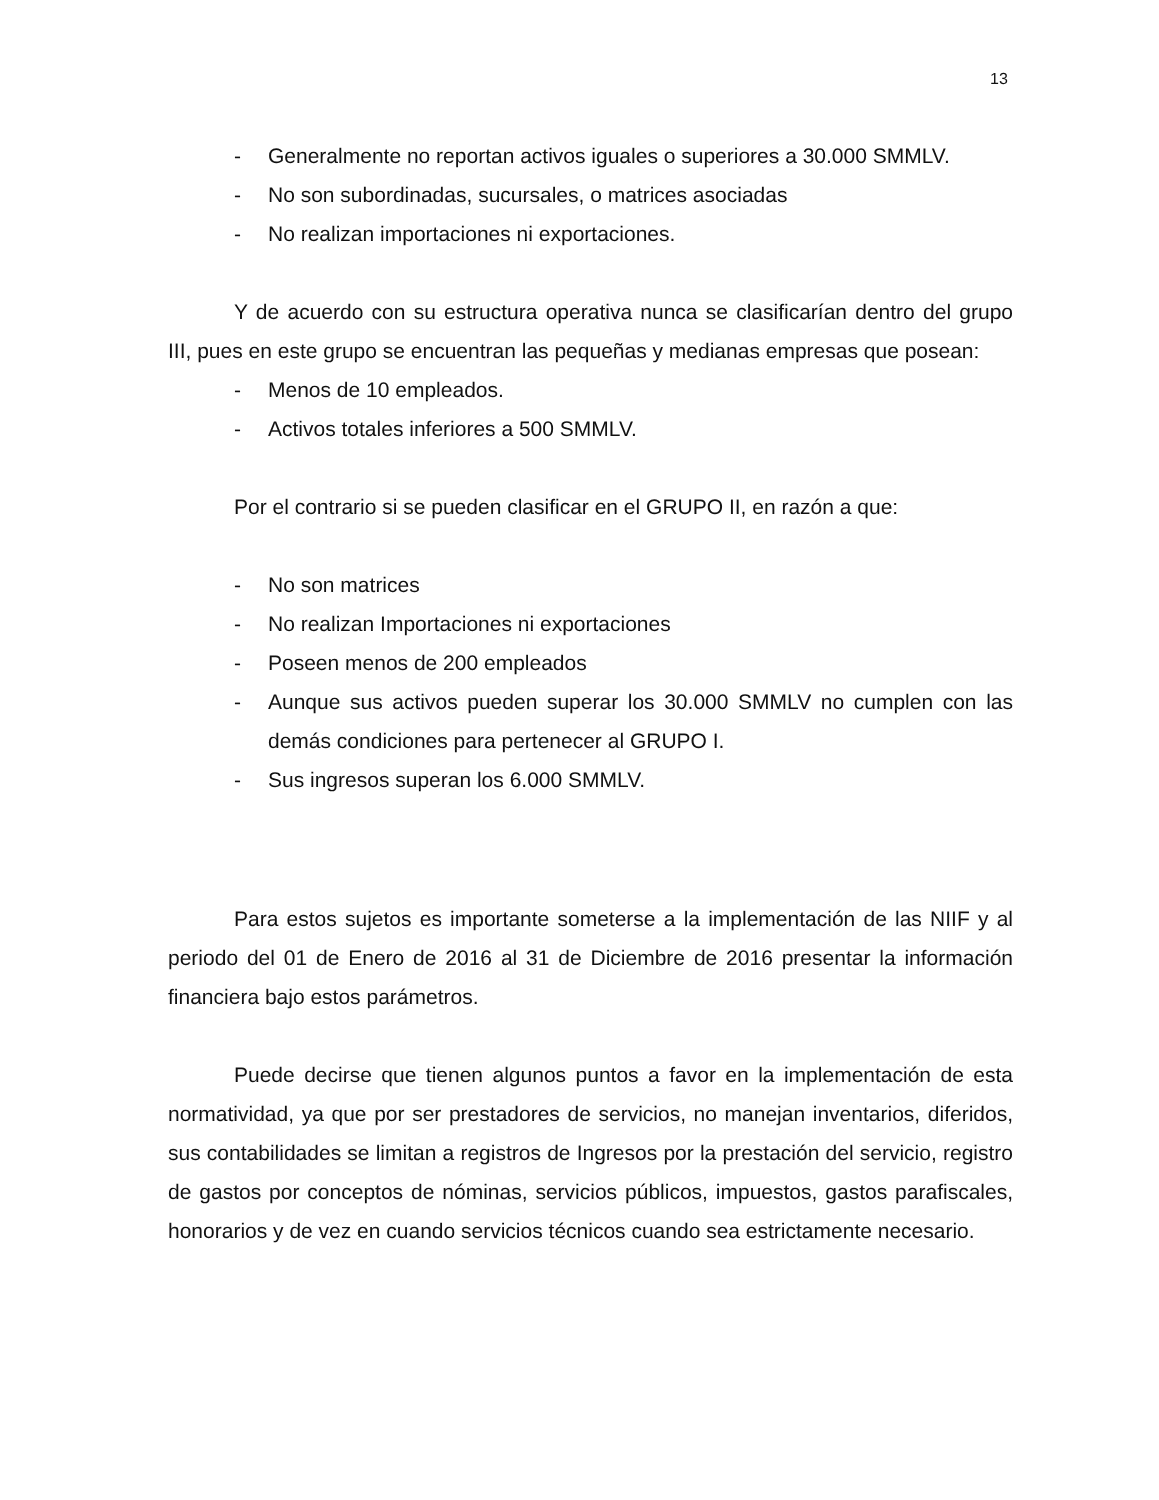13
- Generalmente no reportan activos iguales o superiores a 30.000 SMMLV.
- No son subordinadas, sucursales, o matrices asociadas
- No realizan importaciones ni exportaciones.
Y de acuerdo con su estructura operativa nunca se clasificarían dentro del grupo III, pues en este grupo se encuentran las pequeñas y medianas empresas que posean:
- Menos de 10 empleados.
- Activos totales inferiores a 500 SMMLV.
Por el contrario si se pueden clasificar en el GRUPO II, en razón a que:
- No son matrices
- No realizan Importaciones ni exportaciones
- Poseen menos de 200 empleados
- Aunque sus activos pueden superar los 30.000 SMMLV no cumplen con las demás condiciones para pertenecer al GRUPO I.
- Sus ingresos superan los 6.000 SMMLV.
Para estos sujetos es importante someterse a la implementación de las NIIF y al periodo del 01 de Enero de 2016 al 31 de Diciembre de 2016 presentar la información financiera bajo estos parámetros.
Puede decirse que tienen algunos puntos a favor en la implementación de esta normatividad, ya que por ser prestadores de servicios, no manejan inventarios, diferidos, sus contabilidades se limitan a registros de Ingresos por la prestación del servicio, registro de gastos por conceptos de nóminas, servicios públicos, impuestos, gastos parafiscales, honorarios y de vez en cuando servicios técnicos cuando sea estrictamente necesario.